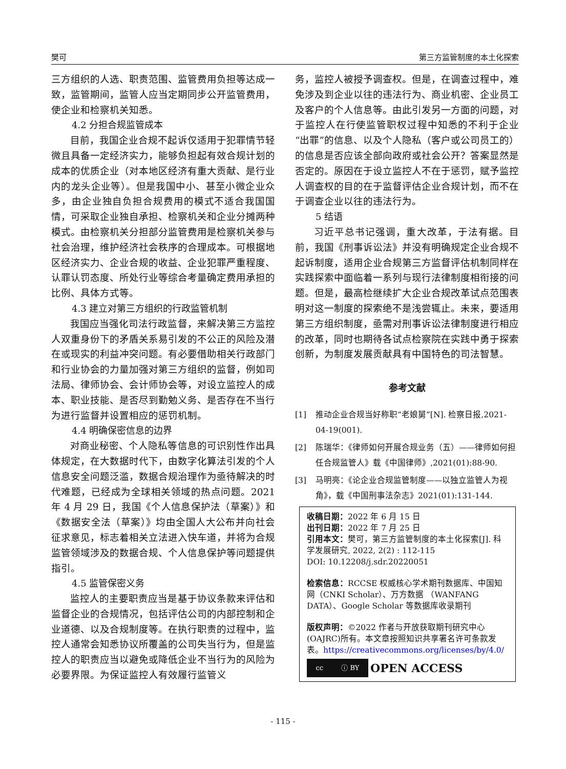樊可 第三方监管制度的本土化探索
三方组织的人选、职责范围、监管费用负担等达成一致，监管期间，监管人应当定期同步公开监管费用，使企业和检察机关知悉。
4.2 分担合规监管成本
目前，我国企业合规不起诉仅适用于犯罪情节轻微且具备一定经济实力，能够负担起有效合规计划的成本的优质企业（对本地区经济有重大贡献、是行业内的龙头企业等）。但是我国中小、甚至小微企业众多，由企业独自负担合规费用的模式不适合我国国情，可采取企业独自承担、检察机关和企业分摊两种模式。由检察机关分担部分监管费用是检察机关参与社会治理，维护经济社会秩序的合理成本。可根据地区经济实力、企业合规的收益、企业犯罪严重程度、认罪认罚态度、所处行业等综合考量确定费用承担的比例、具体方式等。
4.3 建立对第三方组织的行政监管机制
我国应当强化司法行政监督，来解决第三方监控人双重身份下的矛盾关系易引发的不公正的风险及潜在或现实的利益冲突问题。有必要借助相关行政部门和行业协会的力量加强对第三方组织的监督，例如司法局、律师协会、会计师协会等，对设立监控人的成本、职业技能、是否尽到勤勉义务、是否存在不当行为进行监督并设置相应的惩罚机制。
4.4 明确保密信息的边界
对商业秘密、个人隐私等信息的可识别性作出具体规定，在大数据时代下，由数字化算法引发的个人信息安全问题泛滥，数据合规治理作为亟待解决的时代难题，已经成为全球相关领域的热点问题。2021 年 4 月 29 日，我国《个人信息保护法（草案）》和《数据安全法（草案）》均由全国人大公布并向社会征求意见，标志着相关立法进入快车道，并将为合规监管领域涉及的数据合规、个人信息保护等问题提供指引。
4.5 监管保密义务
监控人的主要职责应当是基于协议条款来评估和监督企业的合规情况，包括评估公司的内部控制和企业道德、以及合规制度等。在执行职责的过程中，监控人通常会知悉协议所覆盖的公司失当行为，但是监控人的职责应当以避免或降低企业不当行为的风险为必要界限。为保证监控人有效履行监管义
务，监控人被授予调查权。但是，在调查过程中，难免涉及到企业以往的违法行为、商业机密、企业员工及客户的个人信息等。由此引发另一方面的问题，对于监控人在行使监管职权过程中知悉的不利于企业“出罪”的信息、以及个人隐私（客户或公司员工的）的信息是否应该全部向政府或社会公开？答案显然是否定的。原因在于设立监控人不在于惩罚，赋予监控人调查权的目的在于监督评估企业合规计划，而不在于调查企业以往的违法行为。
5 结语
习近平总书记强调，重大改革，于法有据。目前，我国《刑事诉讼法》并没有明确规定企业合规不起诉制度，适用企业合规第三方监督评估机制同样在实践探索中面临着一系列与现行法律制度相衔接的问题。但是，最高检继续扩大企业合规改革试点范围表明对这一制度的探索绝不是浅尝辄止。未来，要适用第三方组织制度，亟需对刑事诉讼法律制度进行相应的改革，同时也期待各试点检察院在实践中勇于探索创新，为制度发展贡献具有中国特色的司法智慧。
参考文献
[1] 推动企业合规当好称职“老娘舅”[N]. 检察日报,2021-04-19(001).
[2] 陈瑞华：《律师如何开展合规业务（五）——律师如何担任合规监管人》载《中国律师》,2021(01):88-90.
[3] 马明亮：《论企业合规监管制度——以独立监管人为视角》，载《中国刑事法杂志》2021(01):131-144.
收稿日期：2022 年 6 月 15 日
出刊日期：2022 年 7 月 25 日
引用本文：樊可，第三方监管制度的本土化探索[J]. 科学发展研究, 2022, 2(2) : 112-115
DOI: 10.12208/j.sdr.20220051
检索信息：RCCSE 权威核心学术期刊数据库、中国知网（CNKI Scholar）、万方数据 （WANFANG DATA）、Google Scholar 等数据库收录期刊
版权声明：©2022 作者与开放获取期刊研究中心(OAJRC)所有。本文章按照知识共享署名许可条款发表。https://creativecommons.org/licenses/by/4.0/
cc ⓘ BY
OPEN ACCESS
- 115 -